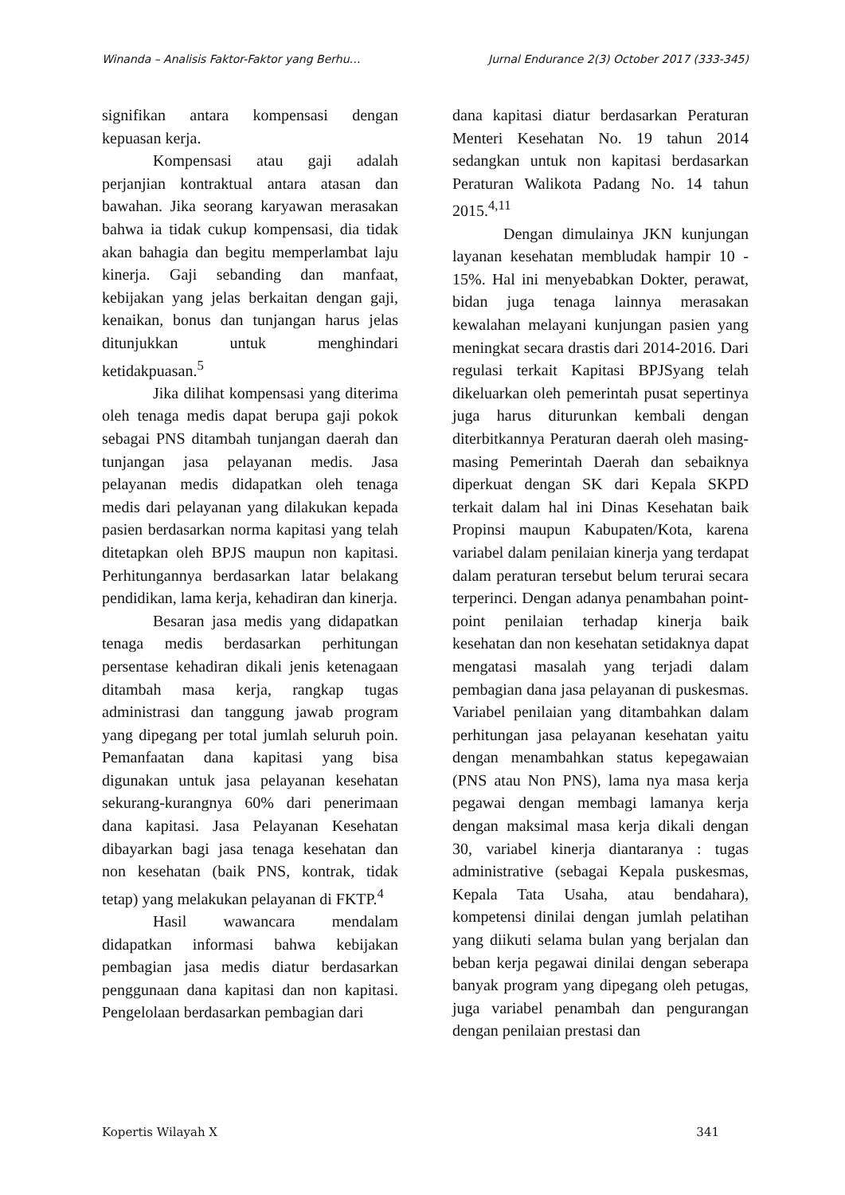Winanda – Analisis Faktor-Faktor yang Berhu… Jurnal Endurance 2(3) October 2017 (333-345)
signifikan antara kompensasi dengan kepuasan kerja.
Kompensasi atau gaji adalah perjanjian kontraktual antara atasan dan bawahan. Jika seorang karyawan merasakan bahwa ia tidak cukup kompensasi, dia tidak akan bahagia dan begitu memperlambat laju kinerja. Gaji sebanding dan manfaat, kebijakan yang jelas berkaitan dengan gaji, kenaikan, bonus dan tunjangan harus jelas ditunjukkan untuk menghindari ketidakpuasan.<sup>5</sup>
Jika dilihat kompensasi yang diterima oleh tenaga medis dapat berupa gaji pokok sebagai PNS ditambah tunjangan daerah dan tunjangan jasa pelayanan medis. Jasa pelayanan medis didapatkan oleh tenaga medis dari pelayanan yang dilakukan kepada pasien berdasarkan norma kapitasi yang telah ditetapkan oleh BPJS maupun non kapitasi. Perhitungannya berdasarkan latar belakang pendidikan, lama kerja, kehadiran dan kinerja.
Besaran jasa medis yang didapatkan tenaga medis berdasarkan perhitungan persentase kehadiran dikali jenis ketenagaan ditambah masa kerja, rangkap tugas administrasi dan tanggung jawab program yang dipegang per total jumlah seluruh poin. Pemanfaatan dana kapitasi yang bisa digunakan untuk jasa pelayanan kesehatan sekurang-kurangnya 60% dari penerimaan dana kapitasi. Jasa Pelayanan Kesehatan dibayarkan bagi jasa tenaga kesehatan dan non kesehatan (baik PNS, kontrak, tidak tetap) yang melakukan pelayanan di FKTP.<sup>4</sup>
Hasil wawancara mendalam didapatkan informasi bahwa kebijakan pembagian jasa medis diatur berdasarkan penggunaan dana kapitasi dan non kapitasi. Pengelolaan berdasarkan pembagian dari
dana kapitasi diatur berdasarkan Peraturan Menteri Kesehatan No. 19 tahun 2014 sedangkan untuk non kapitasi berdasarkan Peraturan Walikota Padang No. 14 tahun 2015.<sup>4,11</sup>
Dengan dimulainya JKN kunjungan layanan kesehatan membludak hampir 10 - 15%. Hal ini menyebabkan Dokter, perawat, bidan juga tenaga lainnya merasakan kewalahan melayani kunjungan pasien yang meningkat secara drastis dari 2014-2016. Dari regulasi terkait Kapitasi BPJSyang telah dikeluarkan oleh pemerintah pusat sepertinya juga harus diturunkan kembali dengan diterbitkannya Peraturan daerah oleh masing-masing Pemerintah Daerah dan sebaiknya diperkuat dengan SK dari Kepala SKPD terkait dalam hal ini Dinas Kesehatan baik Propinsi maupun Kabupaten/Kota, karena variabel dalam penilaian kinerja yang terdapat dalam peraturan tersebut belum terurai secara terperinci. Dengan adanya penambahan point-point penilaian terhadap kinerja baik kesehatan dan non kesehatan setidaknya dapat mengatasi masalah yang terjadi dalam pembagian dana jasa pelayanan di puskesmas. Variabel penilaian yang ditambahkan dalam perhitungan jasa pelayanan kesehatan yaitu dengan menambahkan status kepegawaian (PNS atau Non PNS), lama nya masa kerja pegawai dengan membagi lamanya kerja dengan maksimal masa kerja dikali dengan 30, variabel kinerja diantaranya : tugas administrative (sebagai Kepala puskesmas, Kepala Tata Usaha, atau bendahara), kompetensi dinilai dengan jumlah pelatihan yang diikuti selama bulan yang berjalan dan beban kerja pegawai dinilai dengan seberapa banyak program yang dipegang oleh petugas, juga variabel penambah dan pengurangan dengan penilaian prestasi dan
Kopertis Wilayah X 341